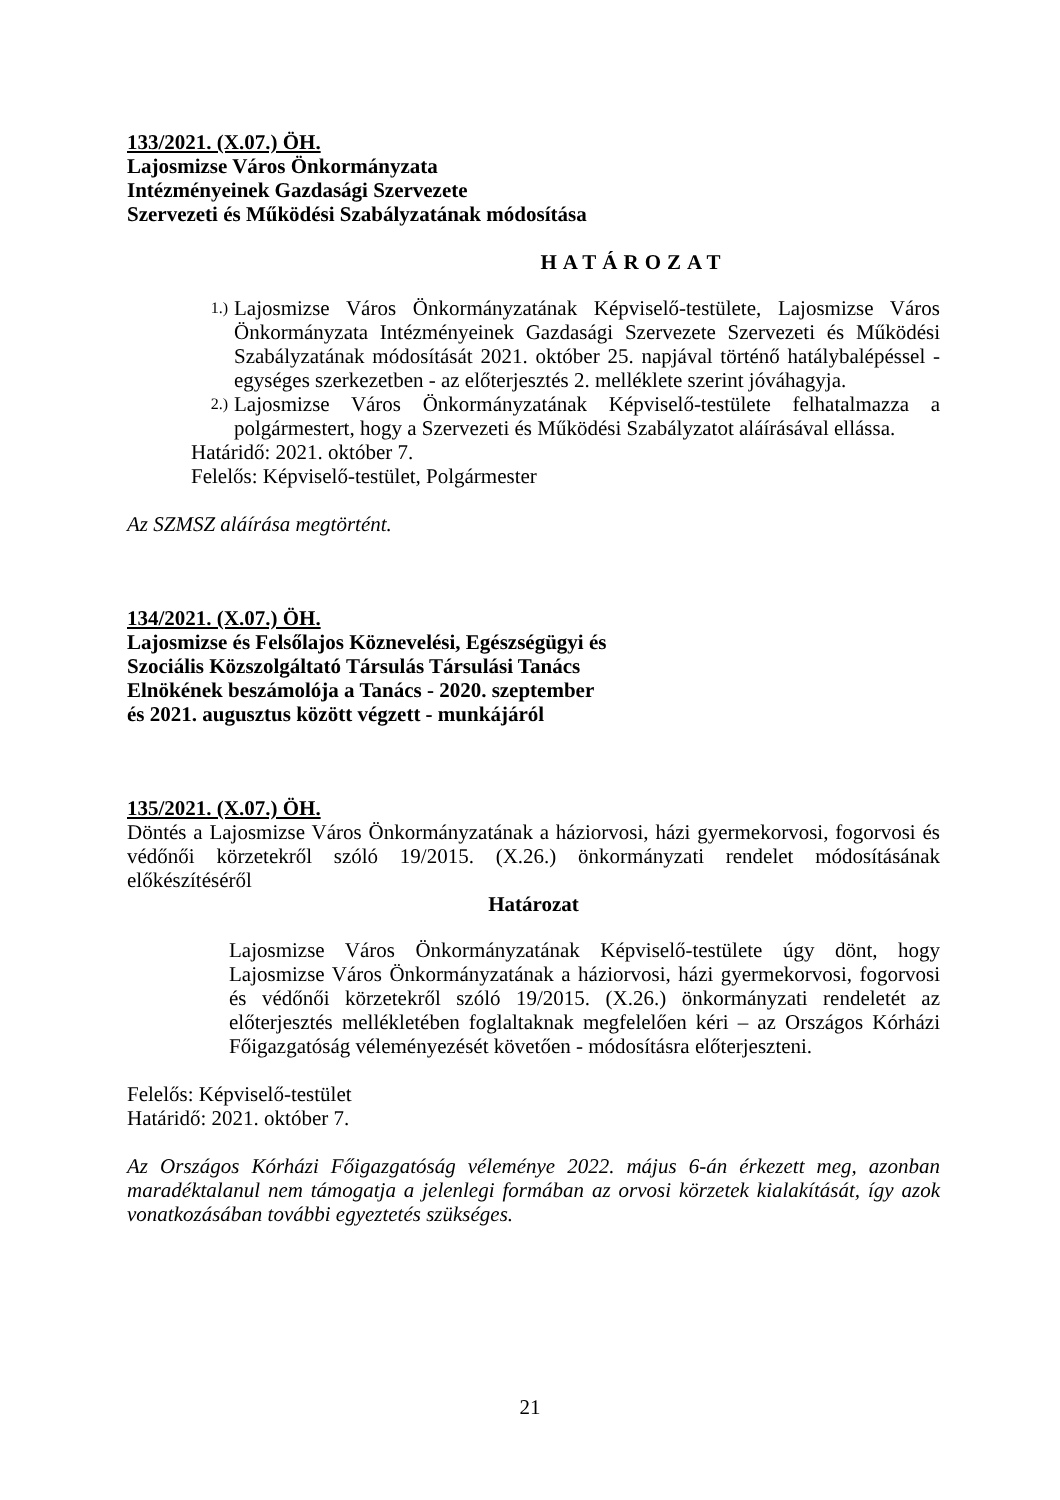133/2021. (X.07.) ÖH.
Lajosmizse Város Önkormányzata
Intézményeinek Gazdasági Szervezete
Szervezeti és Működési Szabályzatának módosítása
HATÁROZAT
1.) Lajosmizse Város Önkormányzatának Képviselő-testülete, Lajosmizse Város Önkormányzata Intézményeinek Gazdasági Szervezete Szervezeti és Működési Szabályzatának módosítását 2021. október 25. napjával történő hatálybalépéssel - egységes szerkezetben - az előterjesztés 2. melléklete szerint jóváhagyja.
2.) Lajosmizse Város Önkormányzatának Képviselő-testülete felhatalmazza a polgármestert, hogy a Szervezeti és Működési Szabályzatot aláírásával ellássa.
Határidő: 2021. október 7.
Felelős: Képviselő-testület, Polgármester
Az SZMSZ aláírása megtörtént.
134/2021. (X.07.) ÖH.
Lajosmizse és Felsőlajos Köznevelési, Egészségügyi és
Szociális Közszolgáltató Társulás Társulási Tanács
Elnökének beszámolója a Tanács - 2020. szeptember
és 2021. augusztus között végzett - munkájáról
135/2021. (X.07.) ÖH.
Döntés a Lajosmizse Város Önkormányzatának a háziorvosi, házi gyermekorvosi, fogorvosi és védőnői körzetekről szóló 19/2015. (X.26.) önkormányzati rendelet módosításának előkészítéséről
Határozat
Lajosmizse Város Önkormányzatának Képviselő-testülete úgy dönt, hogy Lajosmizse Város Önkormányzatának a háziorvosi, házi gyermekorvosi, fogorvosi és védőnői körzetekről szóló 19/2015. (X.26.) önkormányzati rendeletét az előterjesztés mellékletében foglaltaknak megfelelően kéri – az Országos Kórházi Főigazgatóság véleményezését követően - módosításra előterjeszteni.
Felelős: Képviselő-testület
Határidő: 2021. október 7.
Az Országos Kórházi Főigazgatóság véleménye 2022. május 6-án érkezett meg, azonban maradéktalanul nem támogatja a jelenlegi formában az orvosi körzetek kialakítását, így azok vonatkozásában további egyeztetés szükséges.
21